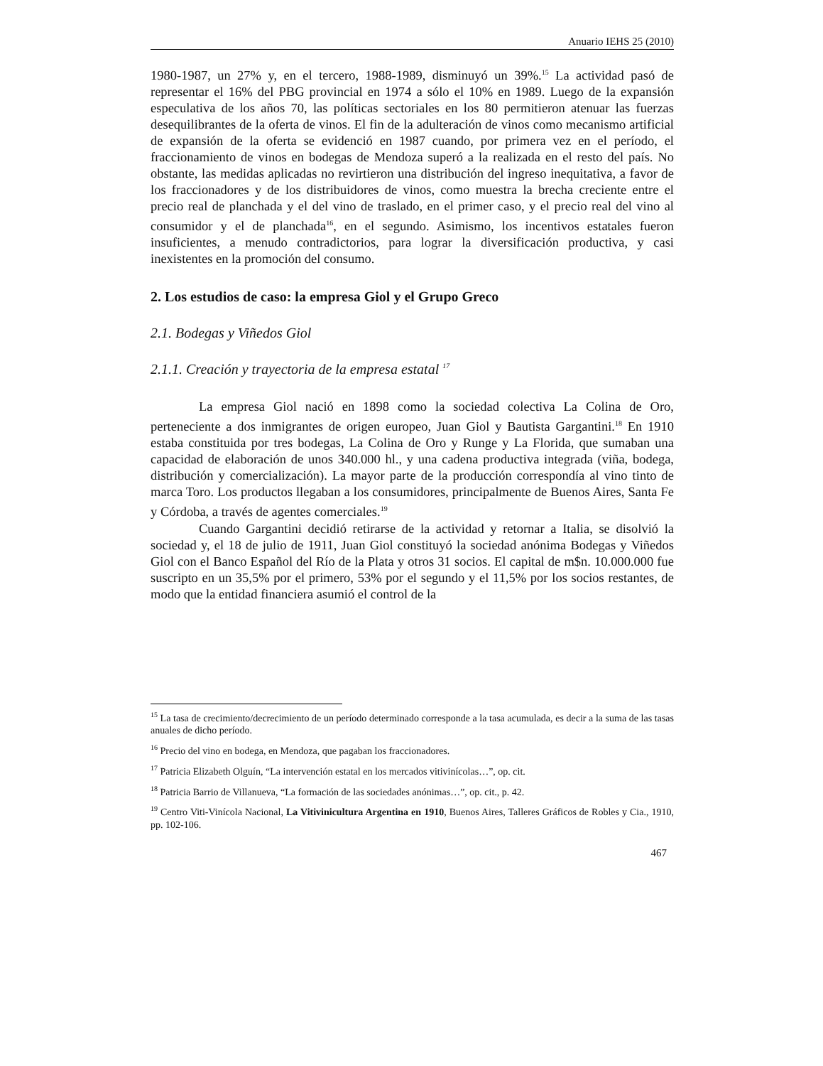Anuario IEHS 25 (2010)
1980-1987, un 27% y, en el tercero, 1988-1989, disminuyó un 39%.<sup>15</sup> La actividad pasó de representar el 16% del PBG provincial en 1974 a sólo el 10% en 1989. Luego de la expansión especulativa de los años 70, las políticas sectoriales en los 80 permitieron atenuar las fuerzas desequilibrantes de la oferta de vinos. El fin de la adulteración de vinos como mecanismo artificial de expansión de la oferta se evidenció en 1987 cuando, por primera vez en el período, el fraccionamiento de vinos en bodegas de Mendoza superó a la realizada en el resto del país. No obstante, las medidas aplicadas no revirtieron una distribución del ingreso inequitativa, a favor de los fraccionadores y de los distribuidores de vinos, como muestra la brecha creciente entre el precio real de planchada y el del vino de traslado, en el primer caso, y el precio real del vino al consumidor y el de planchada<sup>16</sup>, en el segundo. Asimismo, los incentivos estatales fueron insuficientes, a menudo contradictorios, para lograr la diversificación productiva, y casi inexistentes en la promoción del consumo.
2. Los estudios de caso: la empresa Giol y el Grupo Greco
2.1. Bodegas y Viñedos Giol
2.1.1. Creación y trayectoria de la empresa estatal <sup>17</sup>
La empresa Giol nació en 1898 como la sociedad colectiva La Colina de Oro, perteneciente a dos inmigrantes de origen europeo, Juan Giol y Bautista Gargantini.<sup>18</sup> En 1910 estaba constituida por tres bodegas, La Colina de Oro y Runge y La Florida, que sumaban una capacidad de elaboración de unos 340.000 hl., y una cadena productiva integrada (viña, bodega, distribución y comercialización). La mayor parte de la producción correspondía al vino tinto de marca Toro. Los productos llegaban a los consumidores, principalmente de Buenos Aires, Santa Fe y Córdoba, a través de agentes comerciales.<sup>19</sup>
Cuando Gargantini decidió retirarse de la actividad y retornar a Italia, se disolvió la sociedad y, el 18 de julio de 1911, Juan Giol constituyó la sociedad anónima Bodegas y Viñedos Giol con el Banco Español del Río de la Plata y otros 31 socios. El capital de m$n. 10.000.000 fue suscripto en un 35,5% por el primero, 53% por el segundo y el 11,5% por los socios restantes, de modo que la entidad financiera asumió el control de la
<sup>15</sup> La tasa de crecimiento/decrecimiento de un período determinado corresponde a la tasa acumulada, es decir a la suma de las tasas anuales de dicho período.
<sup>16</sup> Precio del vino en bodega, en Mendoza, que pagaban los fraccionadores.
<sup>17</sup> Patricia Elizabeth Olguín, “La intervención estatal en los mercados vitivinícolas…”, op. cit.
<sup>18</sup> Patricia Barrio de Villanueva, “La formación de las sociedades anónimas…”, op. cit., p. 42.
<sup>19</sup> Centro Viti-Vinícola Nacional, La Vitivinicultura Argentina en 1910, Buenos Aires, Talleres Gráficos de Robles y Cia., 1910, pp. 102-106.
467